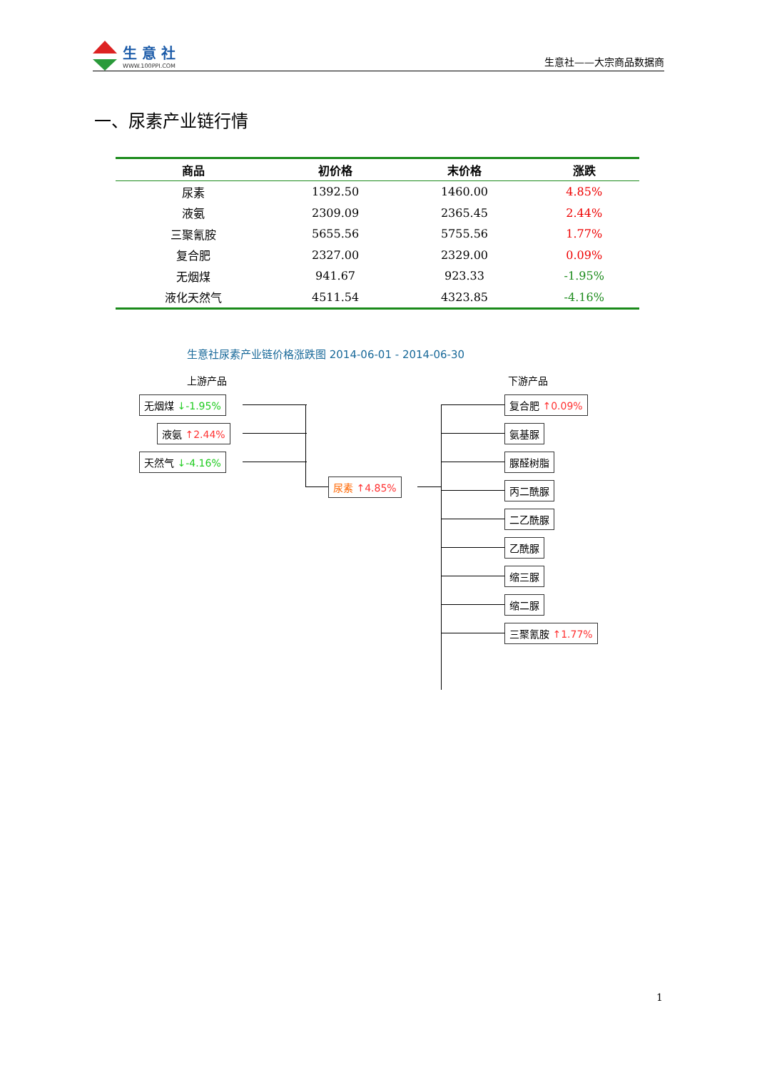生 意 社
WWW.100PPI.COM
生意社——大宗商品数据商
一、尿素产业链行情
| 商品 | 初价格 | 末价格 | 涨跌 |
| --- | --- | --- | --- |
| 尿素 | 1392.50 | 1460.00 | 4.85% |
| 液氨 | 2309.09 | 2365.45 | 2.44% |
| 三聚氰胺 | 5655.56 | 5755.56 | 1.77% |
| 复合肥 | 2327.00 | 2329.00 | 0.09% |
| 无烟煤 | 941.67 | 923.33 | -1.95% |
| 液化天然气 | 4511.54 | 4323.85 | -4.16% |
生意社尿素产业链价格涨跌图 2014-06-01 - 2014-06-30
上游产品 下游产品
无烟煤 ↓-1.95%
液氨 ↑2.44%
天然气 ↓-4.16%
尿素 ↑4.85%
复合肥 ↑0.09%
氨基脲
脲醛树脂
丙二酰脲
二乙酰脲
乙酰脲
缩三脲
缩二脲
三聚氰胺 ↑1.77%
1